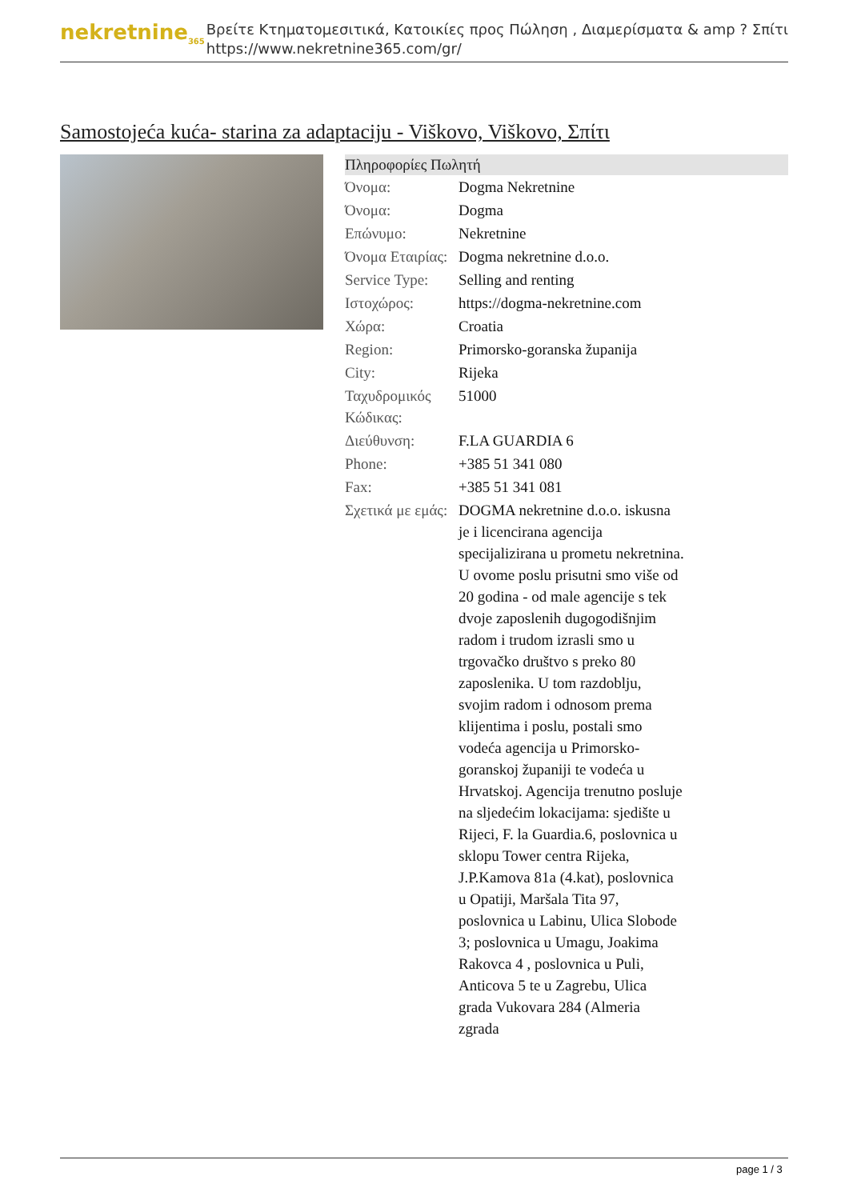nekretnine<sub>365</sub>
Βρείτε Κτηματομεσιτικά, Κατοικίες προς Πώληση , Διαμερίσματα & amp ? Σπίτι
https://www.nekretnine365.com/gr/
Samostojeća kuća- starina za adaptaciju - Viškovo, Viškovo, Σπίτι
| Πληροφορίες Πωλητή | |
| --- | --- |
| Όνομα: | Dogma Nekretnine |
| Όνομα: | Dogma |
| Επώνυμο: | Nekretnine |
| Όνομα Εταιρίας: | Dogma nekretnine d.o.o. |
| Service Type: | Selling and renting |
| Ιστοχώρος: | https://dogma-nekretnine.com |
| Χώρα: | Croatia |
| Region: | Primorsko-goranska županija |
| City: | Rijeka |
| Ταχυδρομικός Κώδικας: | 51000 |
| Διεύθυνση: | F.LA GUARDIA 6 |
| Phone: | +385 51 341 080 |
| Fax: | +385 51 341 081 |
| Σχετικά με εμάς: | DOGMA nekretnine d.o.o. iskusna je i licencirana agencija specijalizirana u prometu nekretnina. U ovome poslu prisutni smo više od 20 godina - od male agencije s tek dvoje zaposlenih dugogodišnjim radom i trudom izrasli smo u trgovačko društvo s preko 80 zaposlenika. U tom razdoblju, svojim radom i odnosom prema klijentima i poslu, postali smo vodeća agencija u Primorsko-goranskoj županiji te vodeća u Hrvatskoj. Agencija trenutno posluje na sljedećim lokacijama: sjedište u Rijeci, F. la Guardia.6, poslovnica u sklopu Tower centra Rijeka, J.P.Kamova 81a (4.kat), poslovnica u Opatiji, Maršala Tita 97, poslovnica u Labinu, Ulica Slobode 3; poslovnica u Umagu, Joakima Rakovca 4 , poslovnica u Puli, Anticova 5 te u Zagrebu, Ulica grada Vukovara 284 (Almeria zgrada |
page 1 / 3